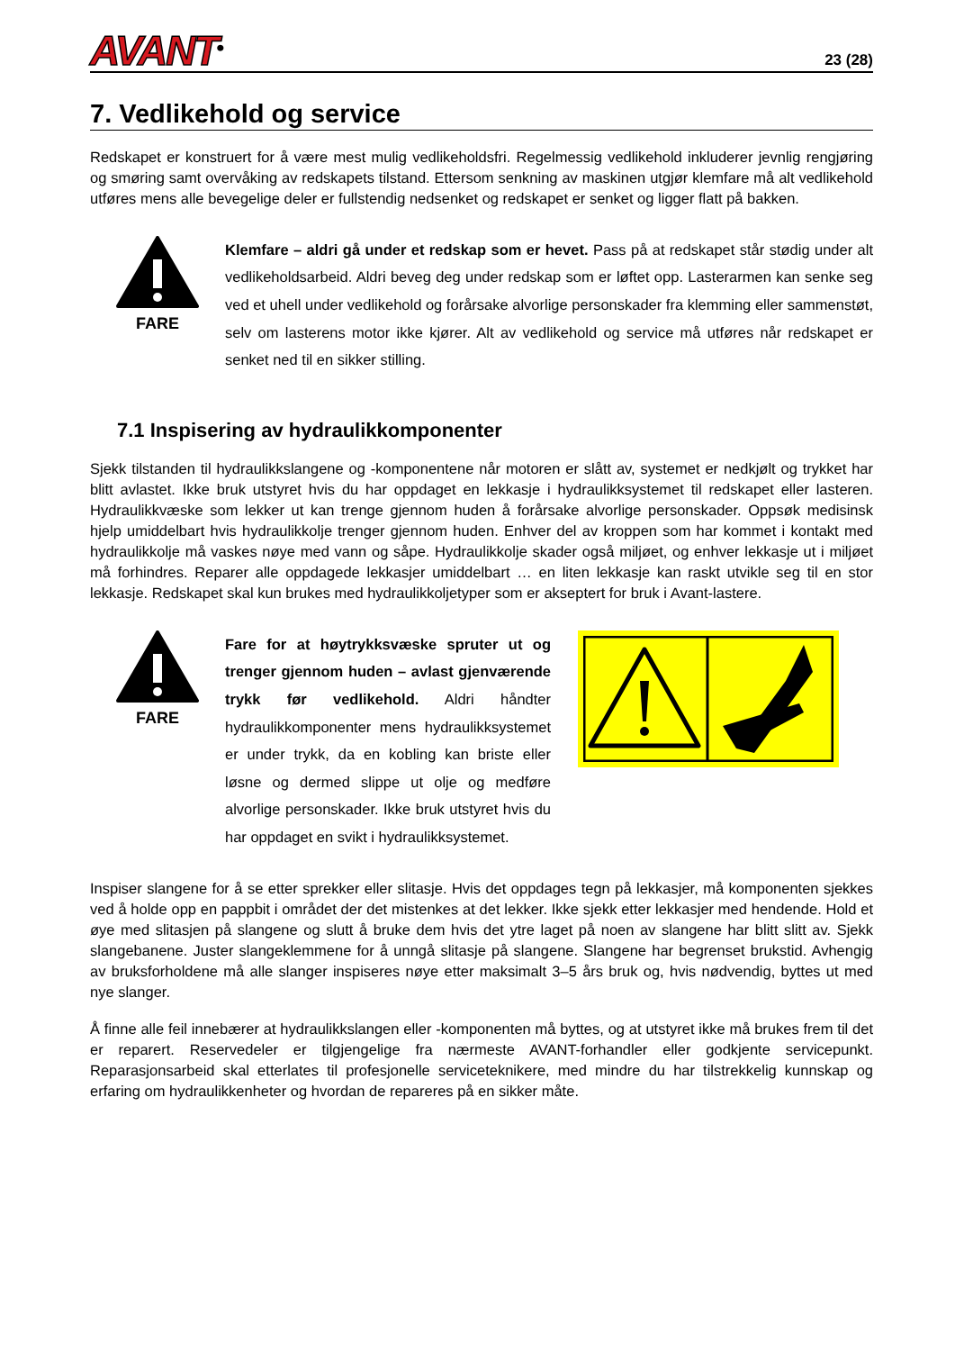AVANT<sup>®</sup>
23 (28)
7. Vedlikehold og service
Redskapet er konstruert for å være mest mulig vedlikeholdsfri. Regelmessig vedlikehold inkluderer jevnlig rengjøring og smøring samt overvåking av redskapets tilstand. Ettersom senkning av maskinen utgjør klemfare må alt vedlikehold utføres mens alle bevegelige deler er fullstendig nedsenket og redskapet er senket og ligger flatt på bakken.
FARE
Klemfare – aldri gå under et redskap som er hevet. Pass på at redskapet står stødig under alt vedlikeholdsarbeid. Aldri beveg deg under redskap som er løftet opp. Lasterarmen kan senke seg ved et uhell under vedlikehold og forårsake alvorlige personskader fra klemming eller sammenstøt, selv om lasterens motor ikke kjører. Alt av vedlikehold og service må utføres når redskapet er senket ned til en sikker stilling.
7.1 Inspisering av hydraulikkomponenter
Sjekk tilstanden til hydraulikkslangene og -komponentene når motoren er slått av, systemet er nedkjølt og trykket har blitt avlastet. Ikke bruk utstyret hvis du har oppdaget en lekkasje i hydraulikksystemet til redskapet eller lasteren. Hydraulikkvæske som lekker ut kan trenge gjennom huden å forårsake alvorlige personskader. Oppsøk medisinsk hjelp umiddelbart hvis hydraulikkolje trenger gjennom huden. Enhver del av kroppen som har kommet i kontakt med hydraulikkolje må vaskes nøye med vann og såpe. Hydraulikkolje skader også miljøet, og enhver lekkasje ut i miljøet må forhindres. Reparer alle oppdagede lekkasjer umiddelbart … en liten lekkasje kan raskt utvikle seg til en stor lekkasje. Redskapet skal kun brukes med hydraulikkoljetyper som er akseptert for bruk i Avant-lastere.
FARE
Fare for at høytrykksvæske spruter ut og trenger gjennom huden – avlast gjenværende trykk før vedlikehold. Aldri håndter hydraulikkomponenter mens hydraulikksystemet er under trykk, da en kobling kan briste eller løsne og dermed slippe ut olje og medføre alvorlige personskader. Ikke bruk utstyret hvis du har oppdaget en svikt i hydraulikksystemet.
Inspiser slangene for å se etter sprekker eller slitasje. Hvis det oppdages tegn på lekkasjer, må komponenten sjekkes ved å holde opp en pappbit i området der det mistenkes at det lekker. Ikke sjekk etter lekkasjer med hendende. Hold et øye med slitasjen på slangene og slutt å bruke dem hvis det ytre laget på noen av slangene har blitt slitt av. Sjekk slangebanene. Juster slangeklemmene for å unngå slitasje på slangene. Slangene har begrenset brukstid. Avhengig av bruksforholdene må alle slanger inspiseres nøye etter maksimalt 3–5 års bruk og, hvis nødvendig, byttes ut med nye slanger.
Å finne alle feil innebærer at hydraulikkslangen eller -komponenten må byttes, og at utstyret ikke må brukes frem til det er reparert. Reservedeler er tilgjengelige fra nærmeste AVANT-forhandler eller godkjente servicepunkt. Reparasjonsarbeid skal etterlates til profesjonelle serviceteknikere, med mindre du har tilstrekkelig kunnskap og erfaring om hydraulikkenheter og hvordan de repareres på en sikker måte.